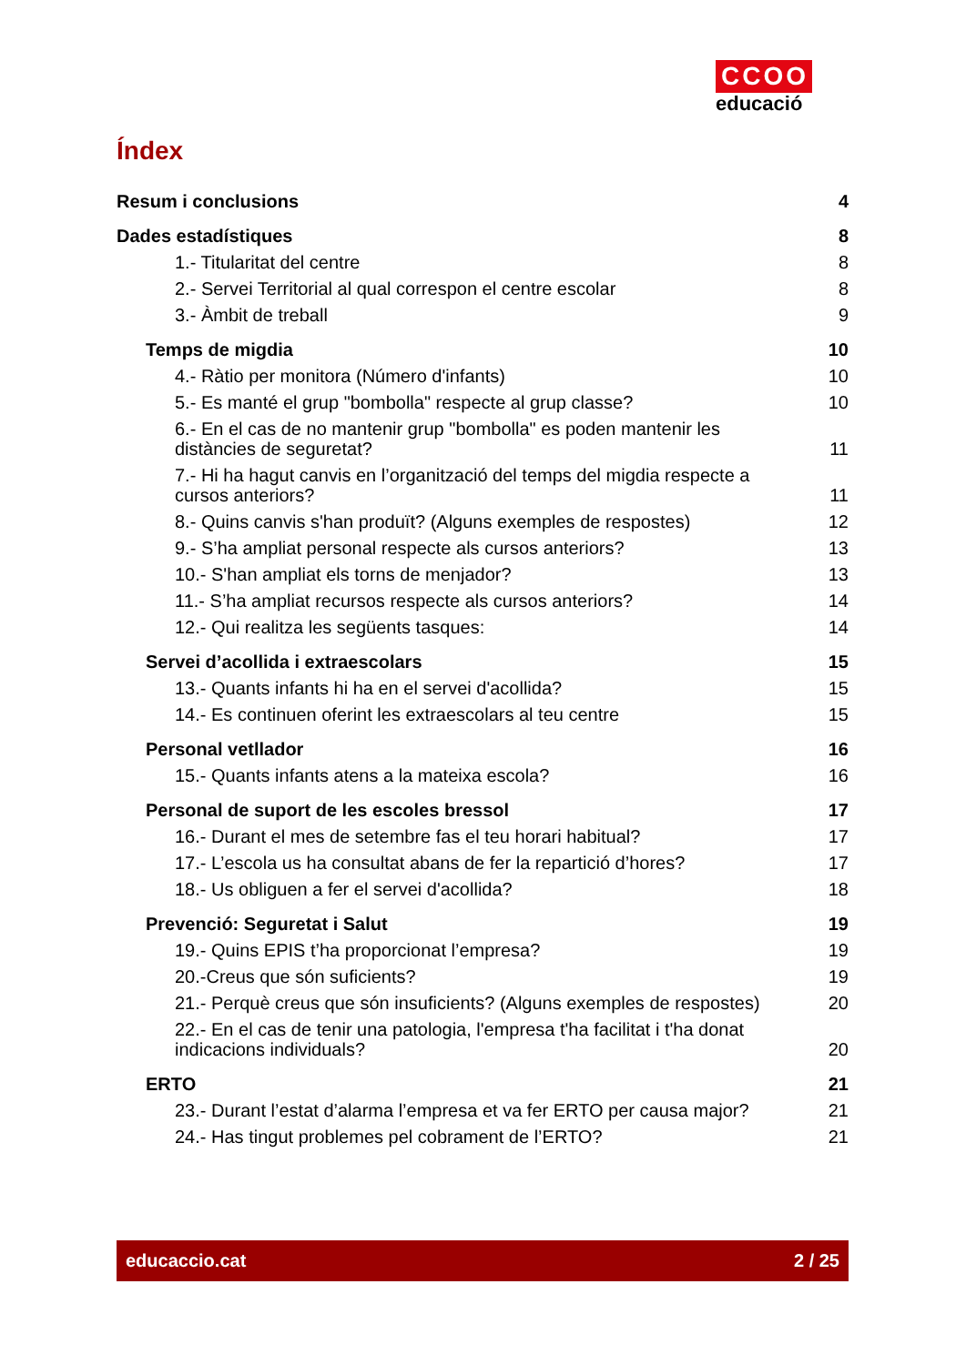CCOO
educació
Índex
Resum i conclusions 4
Dades estadístiques 8
1.- Titularitat del centre 8
2.- Servei Territorial al qual correspon el centre escolar 8
3.- Àmbit de treball 9
Temps de migdia 10
4.- Ràtio per monitora (Número d'infants) 10
5.- Es manté el grup "bombolla" respecte al grup classe? 10
6.- En el cas de no mantenir grup "bombolla" es poden mantenir les distàncies de seguretat? 11
7.- Hi ha hagut canvis en l’organització del temps del migdia respecte a cursos anteriors? 11
8.- Quins canvis s'han produït? (Alguns exemples de respostes) 12
9.- S’ha ampliat personal respecte als cursos anteriors? 13
10.- S'han ampliat els torns de menjador? 13
11.- S’ha ampliat recursos respecte als cursos anteriors? 14
12.- Qui realitza les següents tasques: 14
Servei d’acollida i extraescolars 15
13.- Quants infants hi ha en el servei d'acollida? 15
14.- Es continuen oferint les extraescolars al teu centre 15
Personal vetllador 16
15.- Quants infants atens a la mateixa escola? 16
Personal de suport de les escoles bressol 17
16.- Durant el mes de setembre fas el teu horari habitual? 17
17.- L’escola us ha consultat abans de fer la repartició d’hores? 17
18.- Us obliguen a fer el servei d'acollida? 18
Prevenció: Seguretat i Salut 19
19.- Quins EPIS t’ha proporcionat l’empresa? 19
20.-Creus que són suficients? 19
21.- Perquè creus que són insuficients? (Alguns exemples de respostes) 20
22.- En el cas de tenir una patologia, l'empresa t'ha facilitat i t'ha donat indicacions individuals? 20
ERTO 21
23.- Durant l’estat d’alarma l’empresa et va fer ERTO per causa major? 21
24.- Has tingut problemes pel cobrament de l’ERTO? 21
educaccio.cat 2 / 25